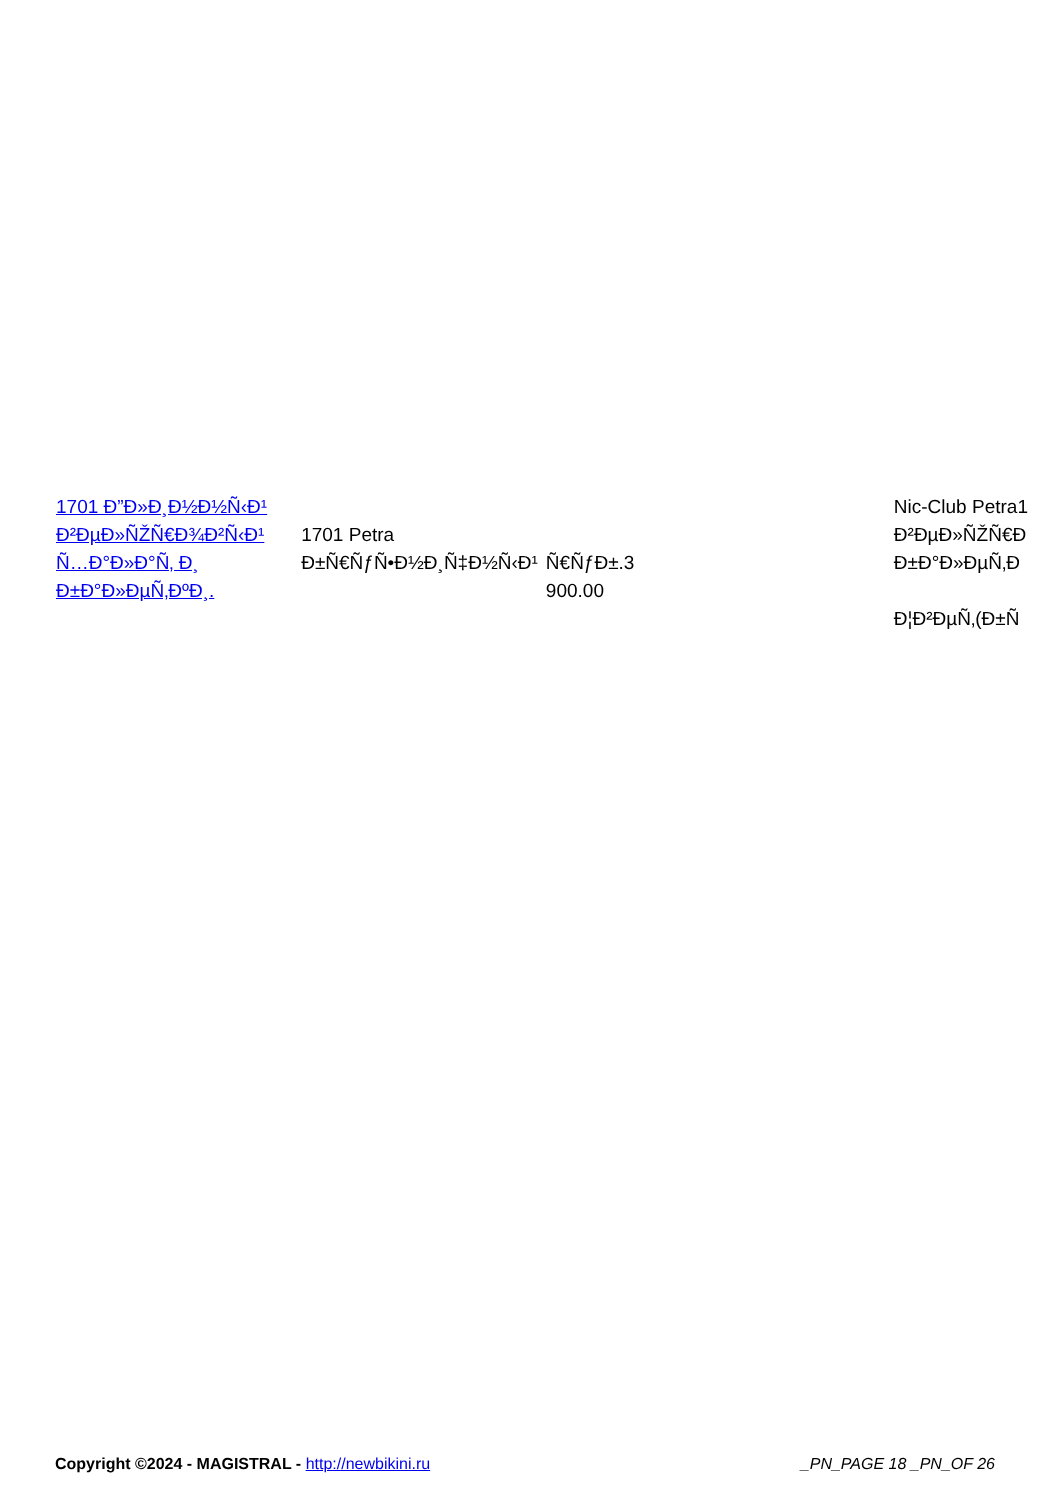| 1701 Ð”Ð»Ð¸Ð½Ð½Ñ‹Ð¹ Ð²ÐµÐ»ÑŽÑ€Ð¾Ð²Ñ‹Ð¹ Ñ…Ð°Ð»Ð°Ñ‚ Ð¸ Ð±Ð°Ð»ÐµÑ‚ÐºÐ¸. | 1701 Petra Ð±Ñ€ÑƒÑ•Ð½Ð¸Ñ‡Ð½Ñ‹Ð¹ | Ñ€ÑƒÐ±.3 900.00 | Nic-Club Petra1 Ð²ÐµÐ»ÑŽÑ€Ð Ð±Ð°Ð»ÐµÑ‚Ð Ð¦Ð²ÐµÑ‚(Ð±Ñ |
Copyright ©2024 - MAGISTRAL - http://newbikini.ru _PN_PAGE 18 _PN_OF 26